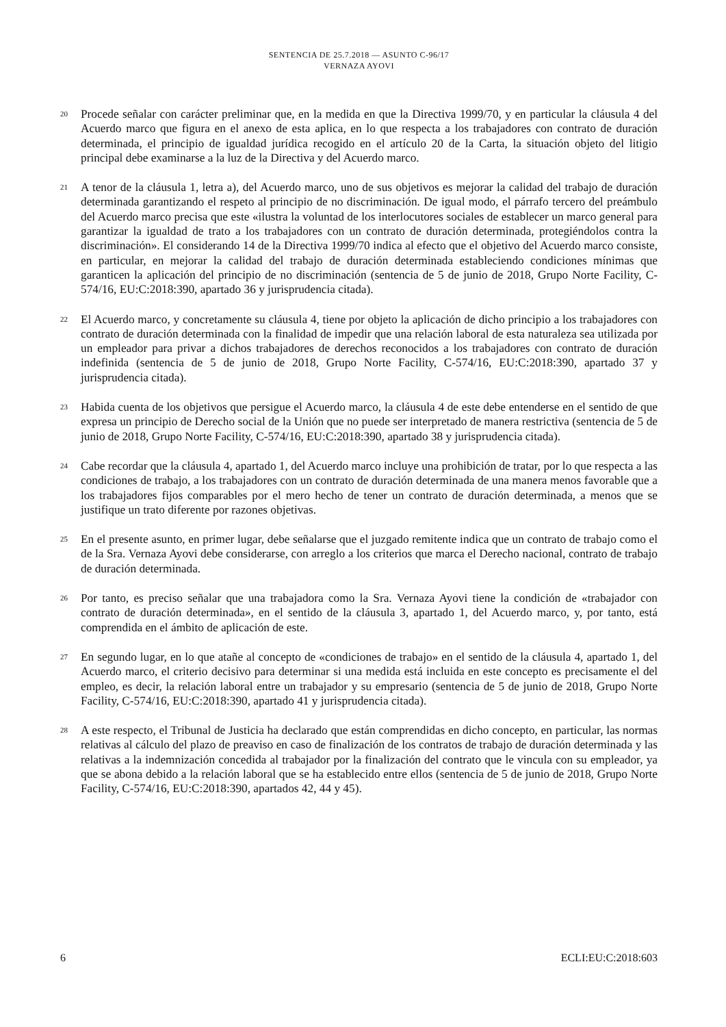SENTENCIA DE 25.7.2018 — ASUNTO C-96/17
VERNAZA AYOVI
20
Procede señalar con carácter preliminar que, en la medida en que la Directiva 1999/70, y en particular la cláusula 4 del Acuerdo marco que figura en el anexo de esta aplica, en lo que respecta a los trabajadores con contrato de duración determinada, el principio de igualdad jurídica recogido en el artículo 20 de la Carta, la situación objeto del litigio principal debe examinarse a la luz de la Directiva y del Acuerdo marco.
21
A tenor de la cláusula 1, letra a), del Acuerdo marco, uno de sus objetivos es mejorar la calidad del trabajo de duración determinada garantizando el respeto al principio de no discriminación. De igual modo, el párrafo tercero del preámbulo del Acuerdo marco precisa que este «ilustra la voluntad de los interlocutores sociales de establecer un marco general para garantizar la igualdad de trato a los trabajadores con un contrato de duración determinada, protegiéndolos contra la discriminación». El considerando 14 de la Directiva 1999/70 indica al efecto que el objetivo del Acuerdo marco consiste, en particular, en mejorar la calidad del trabajo de duración determinada estableciendo condiciones mínimas que garanticen la aplicación del principio de no discriminación (sentencia de 5 de junio de 2018, Grupo Norte Facility, C-574/16, EU:C:2018:390, apartado 36 y jurisprudencia citada).
22
El Acuerdo marco, y concretamente su cláusula 4, tiene por objeto la aplicación de dicho principio a los trabajadores con contrato de duración determinada con la finalidad de impedir que una relación laboral de esta naturaleza sea utilizada por un empleador para privar a dichos trabajadores de derechos reconocidos a los trabajadores con contrato de duración indefinida (sentencia de 5 de junio de 2018, Grupo Norte Facility, C-574/16, EU:C:2018:390, apartado 37 y jurisprudencia citada).
23
Habida cuenta de los objetivos que persigue el Acuerdo marco, la cláusula 4 de este debe entenderse en el sentido de que expresa un principio de Derecho social de la Unión que no puede ser interpretado de manera restrictiva (sentencia de 5 de junio de 2018, Grupo Norte Facility, C-574/16, EU:C:2018:390, apartado 38 y jurisprudencia citada).
24
Cabe recordar que la cláusula 4, apartado 1, del Acuerdo marco incluye una prohibición de tratar, por lo que respecta a las condiciones de trabajo, a los trabajadores con un contrato de duración determinada de una manera menos favorable que a los trabajadores fijos comparables por el mero hecho de tener un contrato de duración determinada, a menos que se justifique un trato diferente por razones objetivas.
25
En el presente asunto, en primer lugar, debe señalarse que el juzgado remitente indica que un contrato de trabajo como el de la Sra. Vernaza Ayovi debe considerarse, con arreglo a los criterios que marca el Derecho nacional, contrato de trabajo de duración determinada.
26
Por tanto, es preciso señalar que una trabajadora como la Sra. Vernaza Ayovi tiene la condición de «trabajador con contrato de duración determinada», en el sentido de la cláusula 3, apartado 1, del Acuerdo marco, y, por tanto, está comprendida en el ámbito de aplicación de este.
27
En segundo lugar, en lo que atañe al concepto de «condiciones de trabajo» en el sentido de la cláusula 4, apartado 1, del Acuerdo marco, el criterio decisivo para determinar si una medida está incluida en este concepto es precisamente el del empleo, es decir, la relación laboral entre un trabajador y su empresario (sentencia de 5 de junio de 2018, Grupo Norte Facility, C-574/16, EU:C:2018:390, apartado 41 y jurisprudencia citada).
28
A este respecto, el Tribunal de Justicia ha declarado que están comprendidas en dicho concepto, en particular, las normas relativas al cálculo del plazo de preaviso en caso de finalización de los contratos de trabajo de duración determinada y las relativas a la indemnización concedida al trabajador por la finalización del contrato que le vincula con su empleador, ya que se abona debido a la relación laboral que se ha establecido entre ellos (sentencia de 5 de junio de 2018, Grupo Norte Facility, C-574/16, EU:C:2018:390, apartados 42, 44 y 45).
6 ECLI:EU:C:2018:603